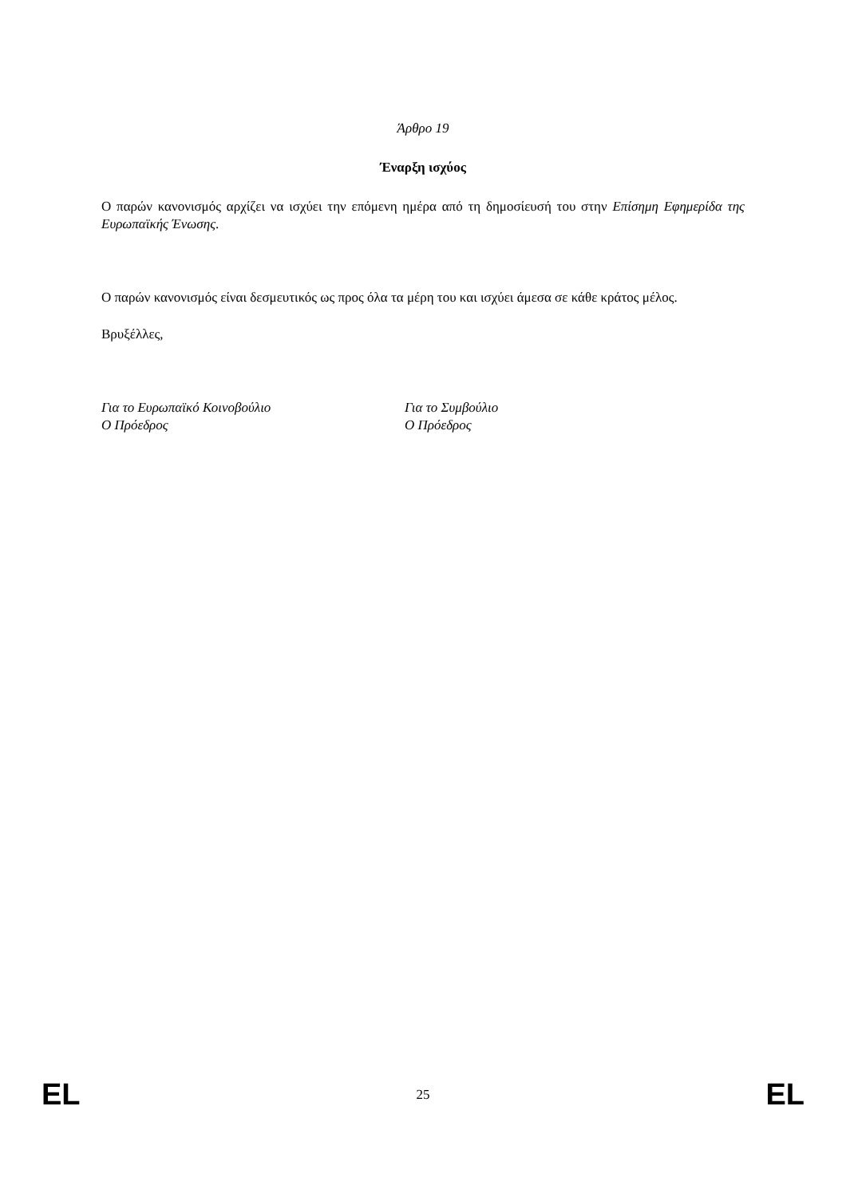Άρθρο 19
Έναρξη ισχύος
Ο παρών κανονισμός αρχίζει να ισχύει την επόμενη ημέρα από τη δημοσίευσή του στην Επίσημη Εφημερίδα της Ευρωπαϊκής Ένωσης.
Ο παρών κανονισμός είναι δεσμευτικός ως προς όλα τα μέρη του και ισχύει άμεσα σε κάθε κράτος μέλος.
Βρυξέλλες,
Για το Ευρωπαϊκό Κοινοβούλιο
Ο Πρόεδρος
Για το Συμβούλιο
Ο Πρόεδρος
EL 25 EL